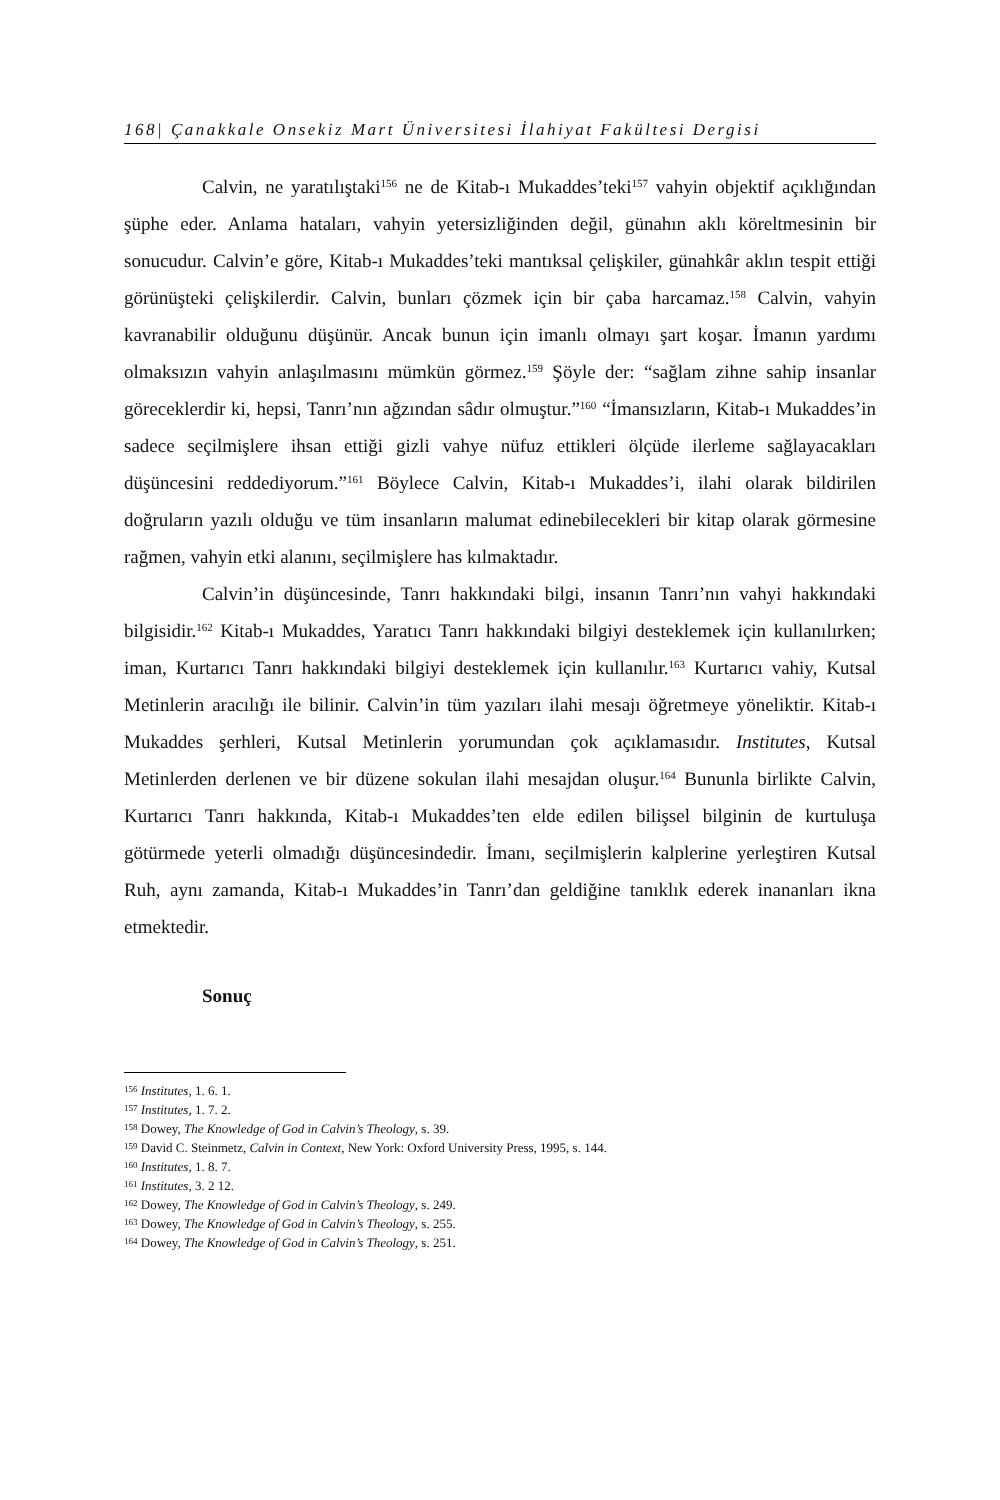168| Çanakkale Onsekiz Mart Üniversitesi İlahiyat Fakültesi Dergisi
Calvin, ne yaratılıştaki<sup>156</sup> ne de Kitab-ı Mukaddes’teki<sup>157</sup> vahyin objektif açıklığından şüphe eder. Anlama hataları, vahyin yetersizliğinden değil, günahın aklı köreltmesinin bir sonucudur. Calvin’e göre, Kitab-ı Mukaddes’teki mantıksal çelişkiler, günahkâr aklın tespit ettiği görünüşteki çelişkilerdir. Calvin, bunları çözmek için bir çaba harcamaz.<sup>158</sup> Calvin, vahyin kavranabilir olduğunu düşünür. Ancak bunun için imanlı olmayı şart koşar. İmanın yardımı olmaksızın vahyin anlaşılmasını mümkün görmez.<sup>159</sup> Şöyle der: “sağlam zihne sahip insanlar göreceklerdir ki, hepsi, Tanrı’nın ağzından sâdır olmuştur.”<sup>160</sup> “İmansızların, Kitab-ı Mukaddes’in sadece seçilmişlere ihsan ettiği gizli vahye nüfuz ettikleri ölçüde ilerleme sağlayacakları düşüncesini reddediyorum.”<sup>161</sup> Böylece Calvin, Kitab-ı Mukaddes’i, ilahi olarak bildirilen doğruların yazılı olduğu ve tüm insanların malumat edinebilecekleri bir kitap olarak görmesine rağmen, vahyin etki alanını, seçilmişlere has kılmaktadır.
Calvin’in düşüncesinde, Tanrı hakkındaki bilgi, insanın Tanrı’nın vahyi hakkındaki bilgisidir.<sup>162</sup> Kitab-ı Mukaddes, Yaratıcı Tanrı hakkındaki bilgiyi desteklemek için kullanılırken; iman, Kurtarıcı Tanrı hakkındaki bilgiyi desteklemek için kullanılır.<sup>163</sup> Kurtarıcı vahiy, Kutsal Metinlerin aracılığı ile bilinir. Calvin’in tüm yazıları ilahi mesajı öğretmeye yöneliktir. Kitab-ı Mukaddes şerhleri, Kutsal Metinlerin yorumundan çok açıklamasıdır. Institutes, Kutsal Metinlerden derlenen ve bir düzene sokulan ilahi mesajdan oluşur.<sup>164</sup> Bununla birlikte Calvin, Kurtarıcı Tanrı hakkında, Kitab-ı Mukaddes’ten elde edilen bilişsel bilginin de kurtuluşa götürmede yeterli olmadığı düşüncesindedir. İmanı, seçilmişlerin kalplerine yerleştiren Kutsal Ruh, aynı zamanda, Kitab-ı Mukaddes’in Tanrı’dan geldiğine tanıklık ederek inananları ikna etmektedir.
Sonuç
<sup>156</sup> Institutes, 1. 6. 1.
<sup>157</sup> Institutes, 1. 7. 2.
<sup>158</sup> Dowey, The Knowledge of God in Calvin’s Theology, s. 39.
<sup>159</sup> David C. Steinmetz, Calvin in Context, New York: Oxford University Press, 1995, s. 144.
<sup>160</sup> Institutes, 1. 8. 7.
<sup>161</sup> Institutes, 3. 2 12.
<sup>162</sup> Dowey, The Knowledge of God in Calvin’s Theology, s. 249.
<sup>163</sup> Dowey, The Knowledge of God in Calvin’s Theology, s. 255.
<sup>164</sup> Dowey, The Knowledge of God in Calvin’s Theology, s. 251.